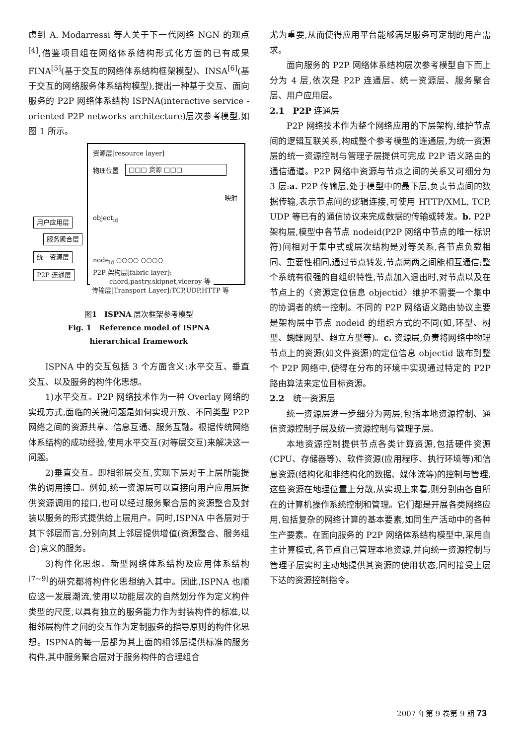虑到 A. Modarressi 等人关于下一代网络 NGN 的观点<sup>[4]</sup>,借鉴项目组在网络体系结构形式化方面的已有成果 FINA<sup>[5]</sup>(基于交互的网络体系结构框架模型)、INSA<sup>[6]</sup>(基于交互的网络服务体系结构模型),提出一种基于交互、面向服务的 P2P 网络体系结构 ISPNA(interactive service - oriented P2P networks architecture)层次参考模型,如图 1 所示。
资源层[resource layer]
物理位置 □□□ 资源 □□□
映射
object<sub>id</sub>
node<sub>id</sub> ○○○○ ○○○○
P2P 架构层[fabric layer]:
chord,pastry,skipnet,viceroy 等
用户应用层
服务聚合层
统一资源层
P2P 连通层
传输层[Transport Layer]:TCP,UDP,HTTP 等
图1　ISPNA 层次框架参考模型
Fig. 1　Reference model of ISPNA
hierarchical framework
ISPNA 中的交互包括 3 个方面含义:水平交互、垂直交互、以及服务的构件化思想。
1)水平交互。P2P 网络技术作为一种 Overlay 网络的实现方式,面临的关键问题是如何实现开放、不同类型 P2P 网络之间的资源共享、信息互通、服务互融。根据传统网络体系结构的成功经验,使用水平交互(对等层交互)来解决这一问题。
2)垂直交互。即相邻层交互,实现下层对于上层所能提供的调用接口。例如,统一资源层可以直接向用户应用层提供资源调用的接口,也可以经过服务聚合层的资源整合及封装以服务的形式提供给上层用户。同时,ISPNA 中各层对于其下邻层而言,分别向其上邻层提供增值(资源整合、服务组合)意义的服务。
3)构件化思想。新型网络体系结构及应用体系结构<sup>[7~9]</sup>的研究都将构件化思想纳入其中。因此,ISPNA 也顺应这一发展潮流,使用以功能层次的自然划分作为定义构件类型的尺度,以具有独立的服务能力作为封装构件的标准,以相邻层构件之间的交互作为定制服务的指导原则的构件化思想。ISPNA的每一层都为其上面的相邻层提供标准的服务构件,其中服务聚合层对于服务构件的合理组合
尤为重要,从而使得应用平台能够满足服务可定制的用户需求。
面向服务的 P2P 网络体系结构层次参考模型自下而上分为 4 层,依次是 P2P 连通层、统一资源层、服务聚合层、用户应用层。
2.1　P2P 连通层
P2P 网络技术作为整个网络应用的下层架构,维护节点间的逻辑互联关系,构成整个参考模型的连通层,为统一资源层的统一资源控制与管理子层提供可完成 P2P 语义路由的通信通道。P2P 网络中资源与节点之间的关系又可细分为 3 层:a. P2P 传输层,处于模型中的最下层,负责节点间的数据传输,表示节点间的逻辑连接,可使用 HTTP/XML, TCP, UDP 等已有的通信协议来完成数据的传输或转发。b. P2P 架构层,模型中各节点 nodeid(P2P 网络中节点的唯一标识符)间相对于集中式或层次结构是对等关系,各节点负载相同、重要性相同,通过节点转发,节点两两之间能相互通信;整个系统有很强的自组织特性,节点加入退出时,对节点以及在节点上的〈资源定位信息 objectid〉维护不需要一个集中的协调者的统一控制。不同的 P2P 网络语义路由协议主要是架构层中节点 nodeid 的组织方式的不同(如,环型、树型、蝴蝶网型、超立方型等)。c. 资源层,负责将网络中物理节点上的资源(如文件资源)的定位信息 objectid 散布到整个 P2P 网络中,使得在分布的环境中实现通过特定的 P2P 路由算法来定位目标资源。
2.2　统一资源层
统一资源层进一步细分为两层,包括本地资源控制、通信资源控制子层及统一资源控制与管理子层。
本地资源控制提供节点各类计算资源,包括硬件资源(CPU、存储器等)、软件资源(应用程序、执行环境等)和信息资源(结构化和非结构化的数据、媒体流等)的控制与管理,这些资源在地理位置上分散,从实现上来看,则分别由各自所在的计算机操作系统控制和管理。它们都是开展各类网络应用,包括复杂的网络计算的基本要素,如同生产活动中的各种生产要素。在面向服务的 P2P 网络体系结构模型中,采用自主计算模式,各节点自己管理本地资源,并向统一资源控制与管理子层实时主动地提供其资源的使用状态,同时接受上层下达的资源控制指令。
2007 年第 9 卷第 9 期 73